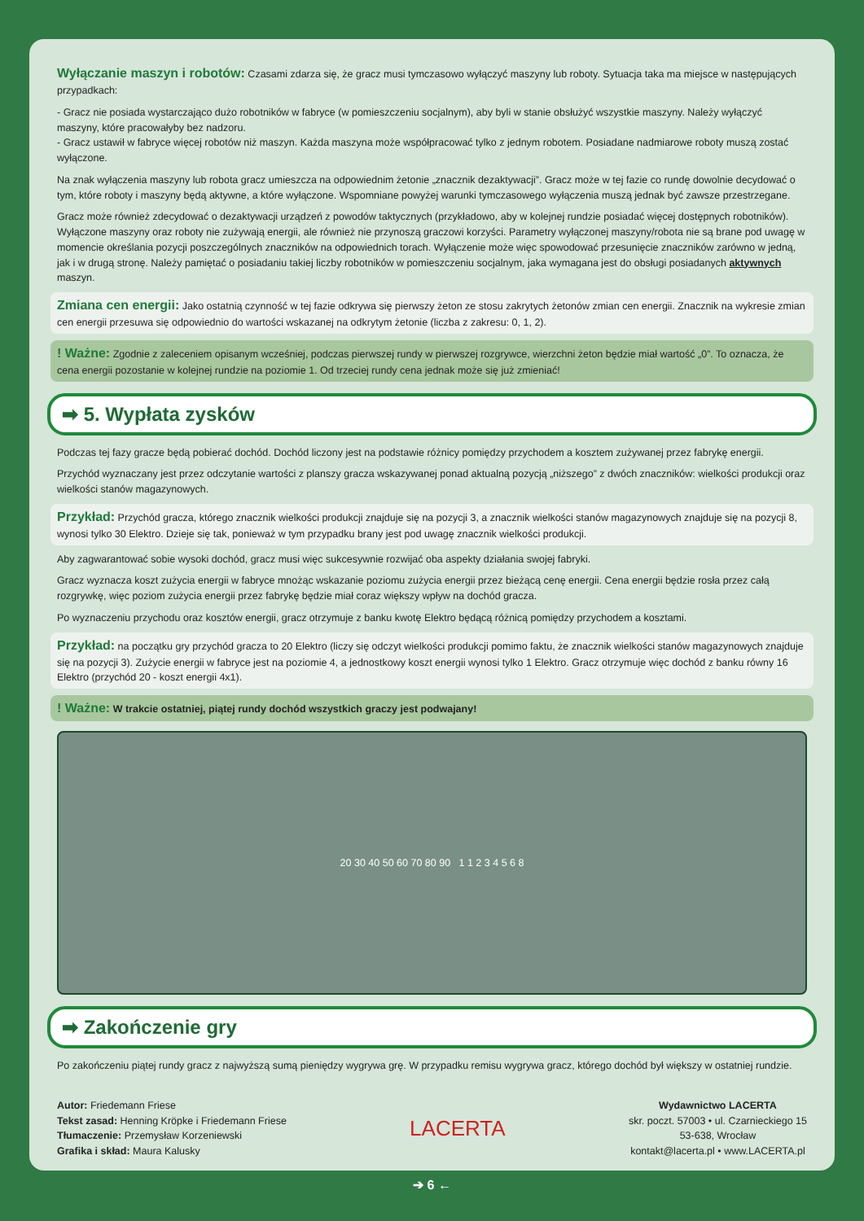Wyłączanie maszyn i robotów: Czasami zdarza się, że gracz musi tymczasowo wyłączyć maszyny lub roboty. Sytuacja taka ma miejsce w następujących przypadkach:
- Gracz nie posiada wystarczająco dużo robotników w fabryce (w pomieszczeniu socjalnym), aby byli w stanie obsłużyć wszystkie maszyny. Należy wyłączyć maszyny, które pracowałyby bez nadzoru.
- Gracz ustawił w fabryce więcej robotów niż maszyn. Każda maszyna może współpracować tylko z jednym robotem. Posiadane nadmiarowe roboty muszą zostać wyłączone.
Na znak wyłączenia maszyny lub robota gracz umieszcza na odpowiednim żetonie „znacznik dezaktywacji”. Gracz może w tej fazie co rundę dowolnie decydować o tym, które roboty i maszyny będą aktywne, a które wyłączone. Wspomniane powyżej warunki tymczasowego wyłączenia muszą jednak być zawsze przestrzegane.
Gracz może również zdecydować o dezaktywacji urządzeń z powodów taktycznych (przykładowo, aby w kolejnej rundzie posiadać więcej dostępnych robotników). Wyłączone maszyny oraz roboty nie zużywają energii, ale również nie przynoszą graczowi korzyści. Parametry wyłączonej maszyny/robota nie są brane pod uwagę w momencie określania pozycji poszczególnych znaczników na odpowiednich torach. Wyłączenie może więc spowodować przesunięcie znaczników zarówno w jedną, jak i w drugą stronę. Należy pamiętać o posiadaniu takiej liczby robotników w pomieszczeniu socjalnym, jaka wymagana jest do obsługi posiadanych aktywnych maszyn.
Zmiana cen energii: Jako ostatnią czynność w tej fazie odkrywa się pierwszy żeton ze stosu zakrytych żetonów zmian cen energii. Znacznik na wykresie zmian cen energii przesuwa się odpowiednio do wartości wskazanej na odkrytym żetonie (liczba z zakresu: 0, 1, 2).
! Ważne: Zgodnie z zaleceniem opisanym wcześniej, podczas pierwszej rundy w pierwszej rozgrywce, wierzchni żeton będzie miał wartość „0”. To oznacza, że cena energii pozostanie w kolejnej rundzie na poziomie 1. Od trzeciej rundy cena jednak może się już zmieniać!
➡ 5. Wypłata zysków
Podczas tej fazy gracze będą pobierać dochód. Dochód liczony jest na podstawie różnicy pomiędzy przychodem a kosztem zużywanej przez fabrykę energii.
Przychód wyznaczany jest przez odczytanie wartości z planszy gracza wskazywanej ponad aktualną pozycją „niższego” z dwóch znaczników: wielkości produkcji oraz wielkości stanów magazynowych.
Przykład: Przychód gracza, którego znacznik wielkości produkcji znajduje się na pozycji 3, a znacznik wielkości stanów magazynowych znajduje się na pozycji 8, wynosi tylko 30 Elektro. Dzieje się tak, ponieważ w tym przypadku brany jest pod uwagę znacznik wielkości produkcji.
Aby zagwarantować sobie wysoki dochód, gracz musi więc sukcesywnie rozwijać oba aspekty działania swojej fabryki.
Gracz wyznacza koszt zużycia energii w fabryce mnożąc wskazanie poziomu zużycia energii przez bieżącą cenę energii. Cena energii będzie rosła przez całą rozgrywkę, więc poziom zużycia energii przez fabrykę będzie miał coraz większy wpływ na dochód gracza.
Po wyznaczeniu przychodu oraz kosztów energii, gracz otrzymuje z banku kwotę Elektro będącą różnicą pomiędzy przychodem a kosztami.
Przykład: na początku gry przychód gracza to 20 Elektro (liczy się odczyt wielkości produkcji pomimo faktu, że znacznik wielkości stanów magazynowych znajduje się na pozycji 3). Zużycie energii w fabryce jest na poziomie 4, a jednostkowy koszt energii wynosi tylko 1 Elektro. Gracz otrzymuje więc dochód z banku równy 16 Elektro (przychód 20 - koszt energii 4x1).
! Ważne: W trakcie ostatniej, piątej rundy dochód wszystkich graczy jest podwajany!
20 30 40 50 60 70 80 90 1 1 2 3 4 5 6 8
➡ Zakończenie gry
Po zakończeniu piątej rundy gracz z najwyższą sumą pieniędzy wygrywa grę. W przypadku remisu wygrywa gracz, którego dochód był większy w ostatniej rundzie.
Autor: Friedemann Friese
Tekst zasad: Henning Kröpke i Friedemann Friese
Tłumaczenie: Przemysław Korzeniewski
Grafika i skład: Maura Kalusky
LACERTA
Wydawnictwo LACERTA
skr. poczt. 57003 • ul. Czarnieckiego 15
53-638, Wrocław
kontakt@lacerta.pl • www.LACERTA.pl
➔ 6 ←